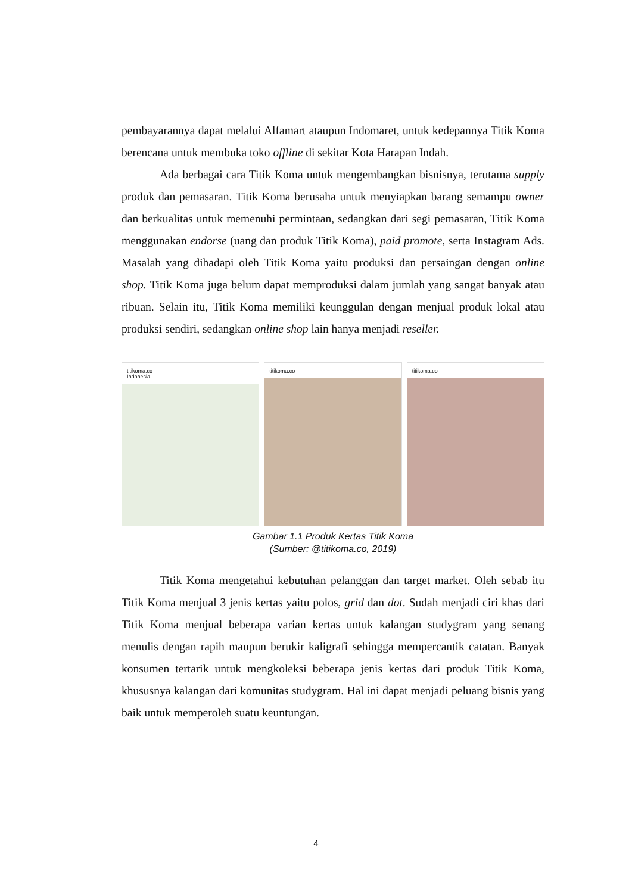pembayarannya dapat melalui Alfamart ataupun Indomaret, untuk kedepannya Titik Koma berencana untuk membuka toko offline di sekitar Kota Harapan Indah.
Ada berbagai cara Titik Koma untuk mengembangkan bisnisnya, terutama supply produk dan pemasaran. Titik Koma berusaha untuk menyiapkan barang semampu owner dan berkualitas untuk memenuhi permintaan, sedangkan dari segi pemasaran, Titik Koma menggunakan endorse (uang dan produk Titik Koma), paid promote, serta Instagram Ads. Masalah yang dihadapi oleh Titik Koma yaitu produksi dan persaingan dengan online shop. Titik Koma juga belum dapat memproduksi dalam jumlah yang sangat banyak atau ribuan. Selain itu, Titik Koma memiliki keunggulan dengan menjual produk lokal atau produksi sendiri, sedangkan online shop lain hanya menjadi reseller.
titikoma.co
Indonesia
titikoma.co titikoma.co
Gambar 1.1 Produk Kertas Titik Koma
(Sumber: @titikoma.co, 2019)
Titik Koma mengetahui kebutuhan pelanggan dan target market. Oleh sebab itu Titik Koma menjual 3 jenis kertas yaitu polos, grid dan dot. Sudah menjadi ciri khas dari Titik Koma menjual beberapa varian kertas untuk kalangan studygram yang senang menulis dengan rapih maupun berukir kaligrafi sehingga mempercantik catatan. Banyak konsumen tertarik untuk mengkoleksi beberapa jenis kertas dari produk Titik Koma, khususnya kalangan dari komunitas studygram. Hal ini dapat menjadi peluang bisnis yang baik untuk memperoleh suatu keuntungan.
4